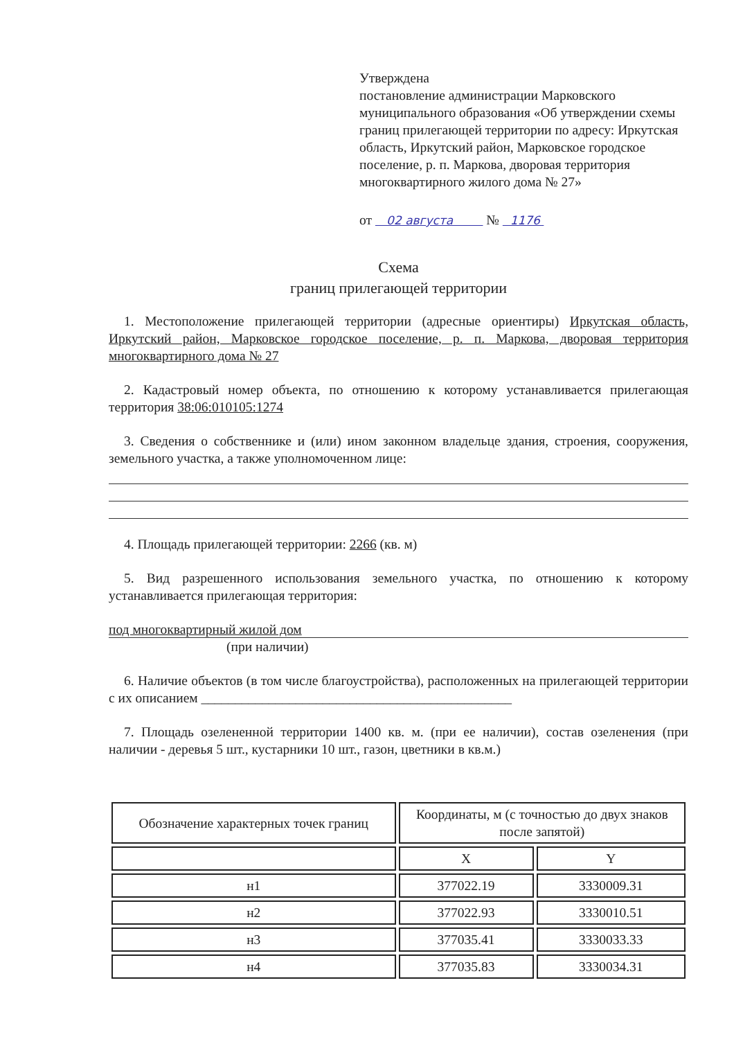Утверждена
постановление администрации Марковского муниципального образования «Об утверждении схемы границ прилегающей территории по адресу: Иркутская область, Иркутский район, Марковское городское поселение, р. п. Маркова, дворовая территория многоквартирного жилого дома № 27»
от 02 августа № 1176
Схема
границ прилегающей территории
1. Местоположение прилегающей территории (адресные ориентиры) Иркутская область, Иркутский район, Марковское городское поселение, р. п. Маркова, дворовая территория многоквартирного дома № 27
2. Кадастровый номер объекта, по отношению к которому устанавливается прилегающая территория 38:06:010105:1274
3. Сведения о собственнике и (или) ином законном владельце здания, строения, сооружения, земельного участка, а также уполномоченном лице:
4. Площадь прилегающей территории: 2266 (кв. м)
5. Вид разрешенного использования земельного участка, по отношению к которому устанавливается прилегающая территория:
под многоквартирный жилой дом
(при наличии)
6. Наличие объектов (в том числе благоустройства), расположенных на прилегающей территории с их описанием ______________________________________________
7. Площадь озелененной территории 1400 кв. м. (при ее наличии), состав озеленения (при наличии - деревья 5 шт., кустарники 10 шт., газон, цветники в кв.м.)
| Обозначение характерных точек границ | Координаты, м (с точностью до двух знаков после запятой) | |
| --- | --- | --- |
| | X | Y |
| н1 | 377022.19 | 3330009.31 |
| н2 | 377022.93 | 3330010.51 |
| н3 | 377035.41 | 3330033.33 |
| н4 | 377035.83 | 3330034.31 |